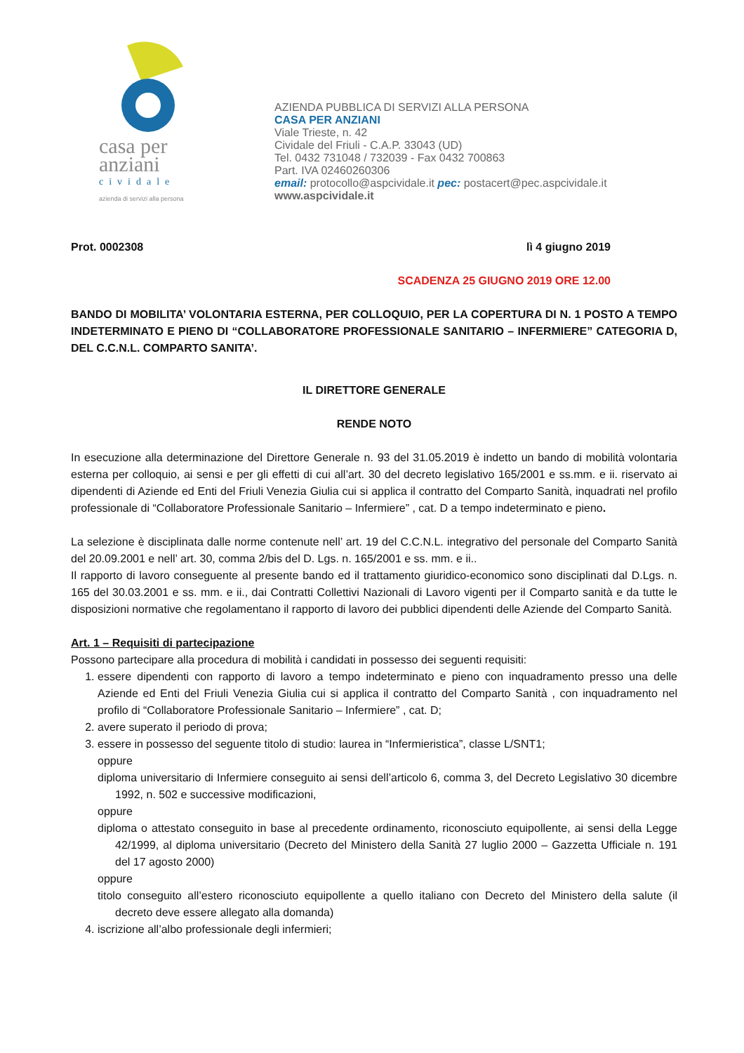casa per
anziani
cividale
azienda di servizi alla persona
AZIENDA PUBBLICA DI SERVIZI ALLA PERSONA
CASA PER ANZIANI
Viale Trieste, n. 42
Cividale del Friuli - C.A.P. 33043 (UD)
Tel. 0432 731048 / 732039 - Fax 0432 700863
Part. IVA 02460260306
email: protocollo@aspcividale.it pec: postacert@pec.aspcividale.it
www.aspcividale.it
Prot. 0002308 lì 4 giugno 2019
SCADENZA 25 GIUGNO 2019 ORE 12.00
BANDO DI MOBILITA’ VOLONTARIA ESTERNA, PER COLLOQUIO, PER LA COPERTURA DI N. 1 POSTO A TEMPO INDETERMINATO E PIENO DI “COLLABORATORE PROFESSIONALE SANITARIO – INFERMIERE” CATEGORIA D, DEL C.C.N.L. COMPARTO SANITA’.
IL DIRETTORE GENERALE
RENDE NOTO
In esecuzione alla determinazione del Direttore Generale n. 93 del 31.05.2019 è indetto un bando di mobilità volontaria esterna per colloquio, ai sensi e per gli effetti di cui all’art. 30 del decreto legislativo 165/2001 e ss.mm. e ii. riservato ai dipendenti di Aziende ed Enti del Friuli Venezia Giulia cui si applica il contratto del Comparto Sanità, inquadrati nel profilo professionale di “Collaboratore Professionale Sanitario – Infermiere” , cat. D a tempo indeterminato e pieno.
La selezione è disciplinata dalle norme contenute nell’ art. 19 del C.C.N.L. integrativo del personale del Comparto Sanità del 20.09.2001 e nell’ art. 30, comma 2/bis del D. Lgs. n. 165/2001 e ss. mm. e ii..
Il rapporto di lavoro conseguente al presente bando ed il trattamento giuridico-economico sono disciplinati dal D.Lgs. n. 165 del 30.03.2001 e ss. mm. e ii., dai Contratti Collettivi Nazionali di Lavoro vigenti per il Comparto sanità e da tutte le disposizioni normative che regolamentano il rapporto di lavoro dei pubblici dipendenti delle Aziende del Comparto Sanità.
Art. 1 – Requisiti di partecipazione
Possono partecipare alla procedura di mobilità i candidati in possesso dei seguenti requisiti:
1. essere dipendenti con rapporto di lavoro a tempo indeterminato e pieno con inquadramento presso una delle Aziende ed Enti del Friuli Venezia Giulia cui si applica il contratto del Comparto Sanità , con inquadramento nel profilo di “Collaboratore Professionale Sanitario – Infermiere” , cat. D;
2. avere superato il periodo di prova;
3. essere in possesso del seguente titolo di studio: laurea in “Infermieristica”, classe L/SNT1;
oppure
diploma universitario di Infermiere conseguito ai sensi dell’articolo 6, comma 3, del Decreto Legislativo 30 dicembre 1992, n. 502 e successive modificazioni,
oppure
diploma o attestato conseguito in base al precedente ordinamento, riconosciuto equipollente, ai sensi della Legge 42/1999, al diploma universitario (Decreto del Ministero della Sanità 27 luglio 2000 – Gazzetta Ufficiale n. 191 del 17 agosto 2000)
oppure
titolo conseguito all’estero riconosciuto equipollente a quello italiano con Decreto del Ministero della salute (il decreto deve essere allegato alla domanda)
4. iscrizione all’albo professionale degli infermieri;